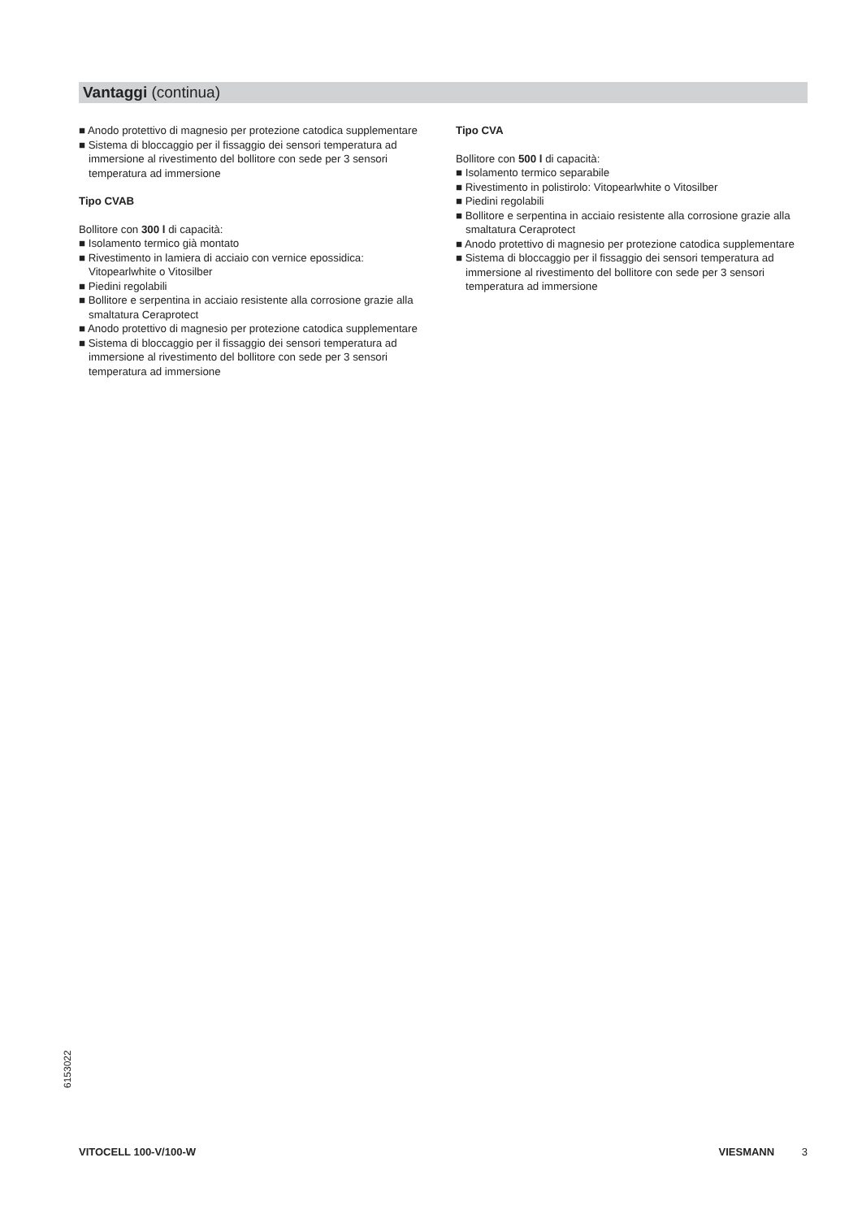Vantaggi (continua)
■ Anodo protettivo di magnesio per protezione catodica supplementare
■ Sistema di bloccaggio per il fissaggio dei sensori temperatura ad immersione al rivestimento del bollitore con sede per 3 sensori temperatura ad immersione
Tipo CVAB
Bollitore con 300 l di capacità:
■ Isolamento termico già montato
■ Rivestimento in lamiera di acciaio con vernice epossidica: Vitopearlwhite o Vitosilber
■ Piedini regolabili
■ Bollitore e serpentina in acciaio resistente alla corrosione grazie alla smaltatura Ceraprotect
■ Anodo protettivo di magnesio per protezione catodica supplementare
■ Sistema di bloccaggio per il fissaggio dei sensori temperatura ad immersione al rivestimento del bollitore con sede per 3 sensori temperatura ad immersione
Tipo CVA
Bollitore con 500 l di capacità:
■ Isolamento termico separabile
■ Rivestimento in polistirolo: Vitopearlwhite o Vitosilber
■ Piedini regolabili
■ Bollitore e serpentina in acciaio resistente alla corrosione grazie alla smaltatura Ceraprotect
■ Anodo protettivo di magnesio per protezione catodica supplementare
■ Sistema di bloccaggio per il fissaggio dei sensori temperatura ad immersione al rivestimento del bollitore con sede per 3 sensori temperatura ad immersione
6153022
VITOCELL 100-V/100-W VIESMANN 3